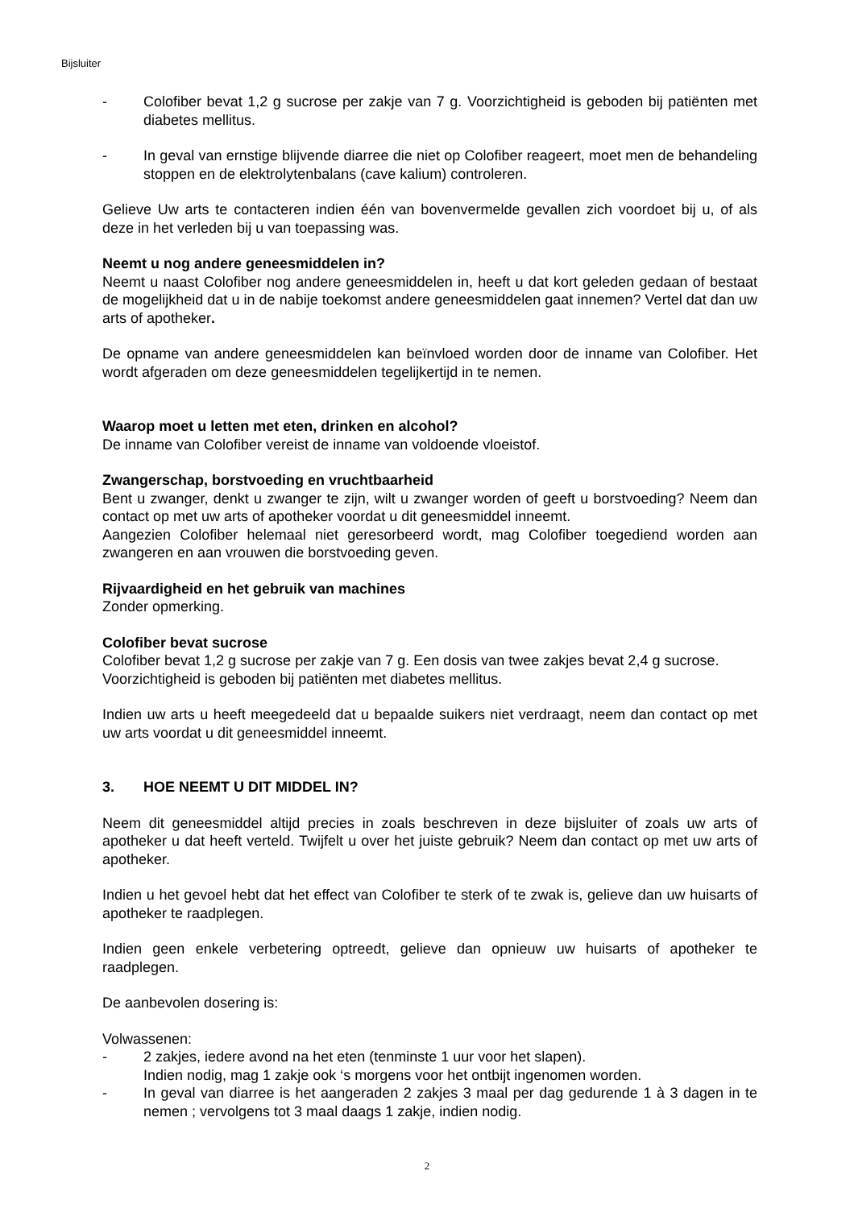Bijsluiter
- Colofiber bevat 1,2 g sucrose per zakje van 7 g. Voorzichtigheid is geboden bij patiënten met diabetes mellitus.
- In geval van ernstige blijvende diarree die niet op Colofiber reageert, moet men de behandeling stoppen en de elektrolytenbalans (cave kalium) controleren.
Gelieve Uw arts te contacteren indien één van bovenvermelde gevallen zich voordoet bij u, of als deze in het verleden bij u van toepassing was.
Neemt u nog andere geneesmiddelen in?
Neemt u naast Colofiber nog andere geneesmiddelen in, heeft u dat kort geleden gedaan of bestaat de mogelijkheid dat u in de nabije toekomst andere geneesmiddelen gaat innemen? Vertel dat dan uw arts of apotheker.
De opname van andere geneesmiddelen kan beïnvloed worden door de inname van Colofiber. Het wordt afgeraden om deze geneesmiddelen tegelijkertijd in te nemen.
Waarop moet u letten met eten, drinken en alcohol?
De inname van Colofiber vereist de inname van voldoende vloeistof.
Zwangerschap, borstvoeding en vruchtbaarheid
Bent u zwanger, denkt u zwanger te zijn, wilt u zwanger worden of geeft u borstvoeding? Neem dan contact op met uw arts of apotheker voordat u dit geneesmiddel inneemt.
Aangezien Colofiber helemaal niet geresorbeerd wordt, mag Colofiber toegediend worden aan zwangeren en aan vrouwen die borstvoeding geven.
Rijvaardigheid en het gebruik van machines
Zonder opmerking.
Colofiber bevat sucrose
Colofiber bevat 1,2 g sucrose per zakje van 7 g. Een dosis van twee zakjes bevat 2,4 g sucrose. Voorzichtigheid is geboden bij patiënten met diabetes mellitus.
Indien uw arts u heeft meegedeeld dat u bepaalde suikers niet verdraagt, neem dan contact op met uw arts voordat u dit geneesmiddel inneemt.
3. HOE NEEMT U DIT MIDDEL IN?
Neem dit geneesmiddel altijd precies in zoals beschreven in deze bijsluiter of zoals uw arts of apotheker u dat heeft verteld. Twijfelt u over het juiste gebruik? Neem dan contact op met uw arts of apotheker.
Indien u het gevoel hebt dat het effect van Colofiber te sterk of te zwak is, gelieve dan uw huisarts of apotheker te raadplegen.
Indien geen enkele verbetering optreedt, gelieve dan opnieuw uw huisarts of apotheker te raadplegen.
De aanbevolen dosering is:
Volwassenen:
- 2 zakjes, iedere avond na het eten (tenminste 1 uur voor het slapen).
Indien nodig, mag 1 zakje ook ‘s morgens voor het ontbijt ingenomen worden.
- In geval van diarree is het aangeraden 2 zakjes 3 maal per dag gedurende 1 à 3 dagen in te nemen ; vervolgens tot 3 maal daags 1 zakje, indien nodig.
2